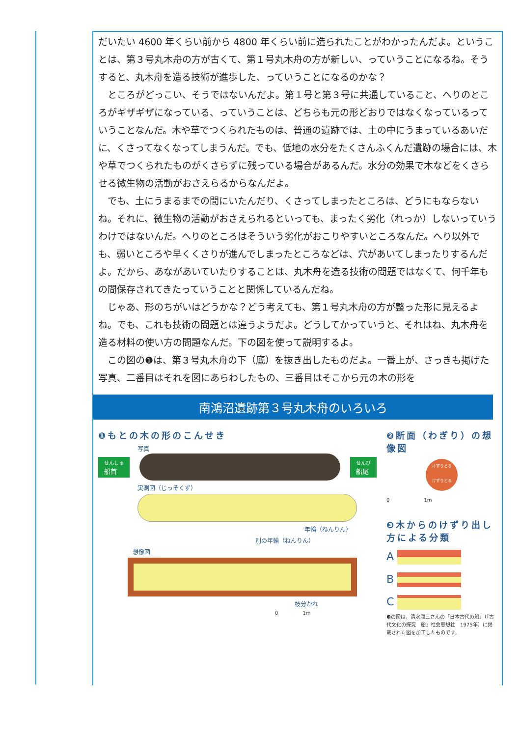だいたい 4600 年くらい前から 4800 年くらい前に造られたことがわかったんだよ。ということは、第３号丸木舟の方が古くて、第１号丸木舟の方が新しい、っていうことになるね。そうすると、丸木舟を造る技術が進歩した、っていうことになるのかな？
　ところがどっこい、そうではないんだよ。第１号と第３号に共通していること、へりのところがギザギザになっている、っていうことは、どちらも元の形どおりではなくなっているっていうことなんだ。木や草でつくられたものは、普通の遺跡では、土の中にうまっているあいだに、くさってなくなってしまうんだ。でも、低地の水分をたくさんふくんだ遺跡の場合には、木や草でつくられたものがくさらずに残っている場合があるんだ。水分の効果で木などをくさらせる微生物の活動がおさえらるからなんだよ。
　でも、土にうまるまでの間にいたんだり、くさってしまったところは、どうにもならないね。それに、微生物の活動がおさえられるといっても、まったく劣化（れっか）しないっていうわけではないんだ。へりのところはそういう劣化がおこりやすいところなんだ。へり以外でも、弱いところや早くくさりが進んでしまったところなどは、穴があいてしまったりするんだよ。だから、あながあいていたりすることは、丸木舟を造る技術の問題ではなくて、何千年もの間保存されてきたっていうことと関係しているんだね。
　じゃあ、形のちがいはどうかな？どう考えても、第１号丸木舟の方が整った形に見えるよね。でも、これも技術の問題とは違うようだよ。どうしてかっていうと、それはね、丸木舟を造る材料の使い方の問題なんだ。下の図を使って説明するよ。
　この図の❶は、第３号丸木舟の下（底）を抜き出したものだよ。一番上が、さっきも掲げた写真、二番目はそれを図にあらわしたもの、三番目はそこから元の木の形を
南鴻沼遺跡第３号丸木舟のいろいろ
❶もとの木の形のこんせき
写真
せんしゅ
船首
せんび
船尾
実測図（じっそくず）
年輪（ねんりん）
別の年輪（ねんりん）
想像図
枝分かれ
0　　　　　1m
❷断面（わぎり）の想像図
けずりとる
けずりとる
0　　　　　　　1m
❸木からのけずり出し方による分類
A
B
C
❸の図は、清水潤三さんの「日本古代の船」（『古代文化の探究　船』社会思想社　1975年）に掲載された図を加工したものです。